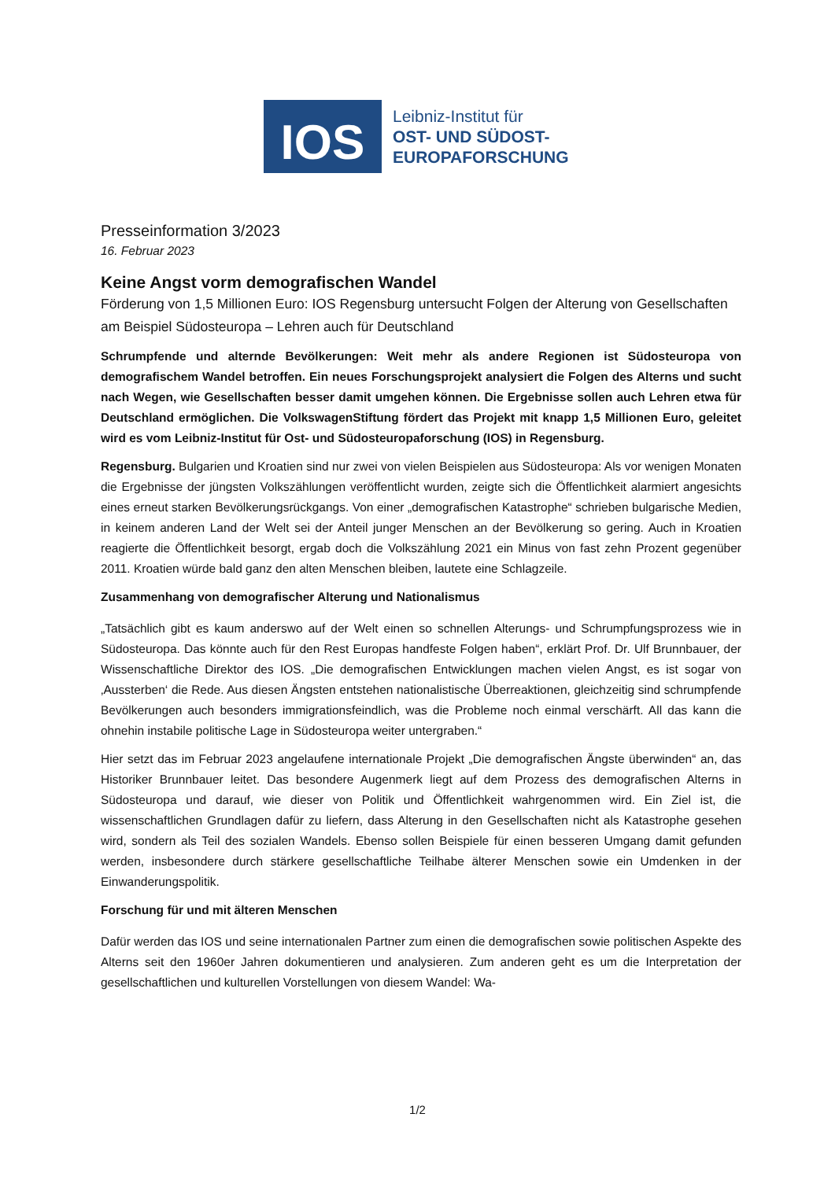IOS
Leibniz-Institut für
OST- UND SÜDOST-
EUROPAFORSCHUNG
Presseinformation 3/2023
16. Februar 2023
Keine Angst vorm demografischen Wandel
Förderung von 1,5 Millionen Euro: IOS Regensburg untersucht Folgen der Alterung von Gesellschaften am Beispiel Südosteuropa – Lehren auch für Deutschland
Schrumpfende und alternde Bevölkerungen: Weit mehr als andere Regionen ist Südosteuropa von demografischem Wandel betroffen. Ein neues Forschungsprojekt analysiert die Folgen des Alterns und sucht nach Wegen, wie Gesellschaften besser damit umgehen können. Die Ergebnisse sollen auch Lehren etwa für Deutschland ermöglichen. Die VolkswagenStiftung fördert das Projekt mit knapp 1,5 Millionen Euro, geleitet wird es vom Leibniz-Institut für Ost- und Südosteuropaforschung (IOS) in Regensburg.
Regensburg. Bulgarien und Kroatien sind nur zwei von vielen Beispielen aus Südosteuropa: Als vor wenigen Monaten die Ergebnisse der jüngsten Volkszählungen veröffentlicht wurden, zeigte sich die Öffentlichkeit alarmiert angesichts eines erneut starken Bevölkerungsrückgangs. Von einer „demografischen Katastrophe“ schrieben bulgarische Medien, in keinem anderen Land der Welt sei der Anteil junger Menschen an der Bevölkerung so gering. Auch in Kroatien reagierte die Öffentlichkeit besorgt, ergab doch die Volkszählung 2021 ein Minus von fast zehn Prozent gegenüber 2011. Kroatien würde bald ganz den alten Menschen bleiben, lautete eine Schlagzeile.
Zusammenhang von demografischer Alterung und Nationalismus
„Tatsächlich gibt es kaum anderswo auf der Welt einen so schnellen Alterungs- und Schrumpfungsprozess wie in Südosteuropa. Das könnte auch für den Rest Europas handfeste Folgen haben“, erklärt Prof. Dr. Ulf Brunnbauer, der Wissenschaftliche Direktor des IOS. „Die demografischen Entwicklungen machen vielen Angst, es ist sogar von ‚Aussterben‘ die Rede. Aus diesen Ängsten entstehen nationalistische Überreaktionen, gleichzeitig sind schrumpfende Bevölkerungen auch besonders immigrationsfeindlich, was die Probleme noch einmal verschärft. All das kann die ohnehin instabile politische Lage in Südosteuropa weiter untergraben.“
Hier setzt das im Februar 2023 angelaufene internationale Projekt „Die demografischen Ängste überwinden“ an, das Historiker Brunnbauer leitet. Das besondere Augenmerk liegt auf dem Prozess des demografischen Alterns in Südosteuropa und darauf, wie dieser von Politik und Öffentlichkeit wahrgenommen wird. Ein Ziel ist, die wissenschaftlichen Grundlagen dafür zu liefern, dass Alterung in den Gesellschaften nicht als Katastrophe gesehen wird, sondern als Teil des sozialen Wandels. Ebenso sollen Beispiele für einen besseren Umgang damit gefunden werden, insbesondere durch stärkere gesellschaftliche Teilhabe älterer Menschen sowie ein Umdenken in der Einwanderungspolitik.
Forschung für und mit älteren Menschen
Dafür werden das IOS und seine internationalen Partner zum einen die demografischen sowie politischen Aspekte des Alterns seit den 1960er Jahren dokumentieren und analysieren. Zum anderen geht es um die Interpretation der gesellschaftlichen und kulturellen Vorstellungen von diesem Wandel: Wa-
1/2